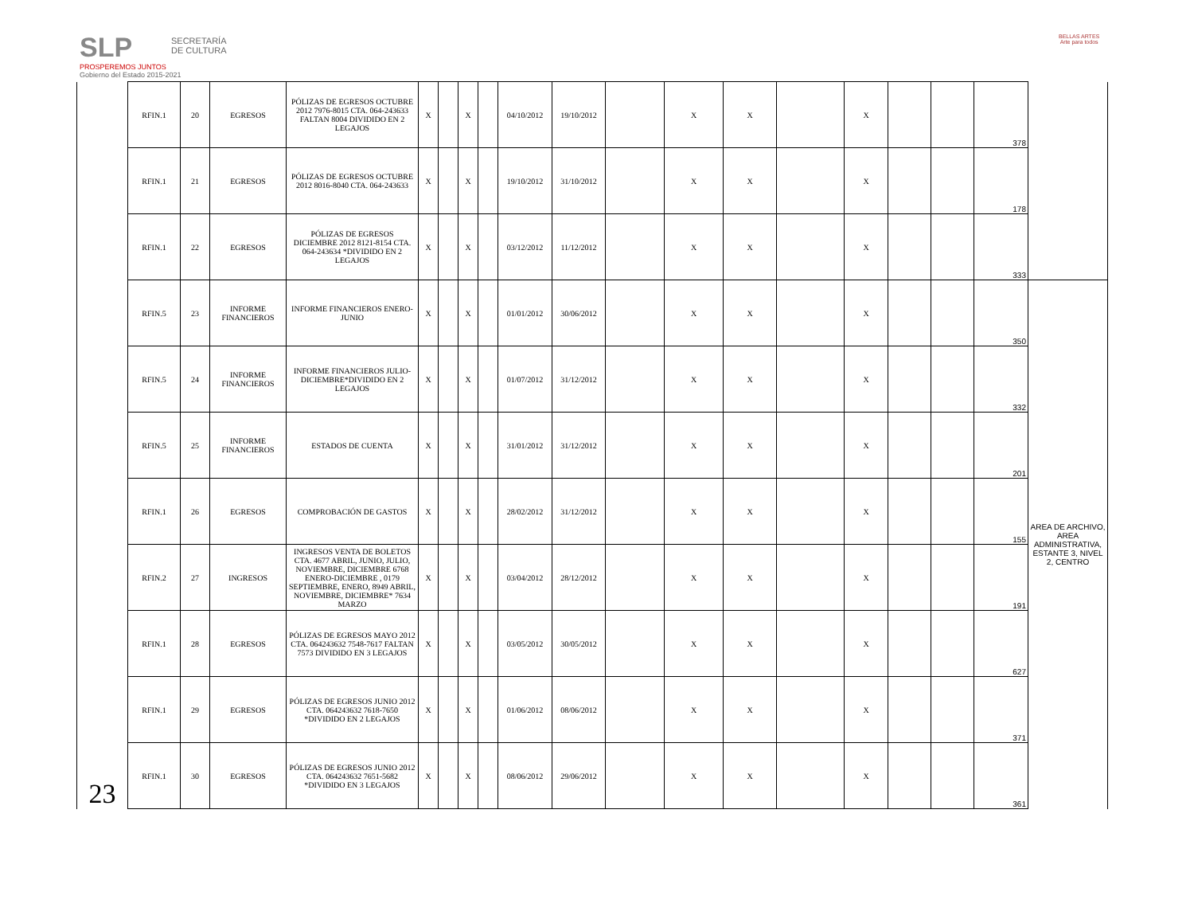SLP
PROSPEREMOS JUNTOS
Gobierno del Estado 2015-2021
SECRETARÍA
DE CULTURA
BELLAS ARTES
Arte para todos
| | RFIN.1 | 20 | EGRESOS | PÓLIZAS DE EGRESOS OCTUBRE 2012 7976-8015 CTA. 064-243633 FALTAN 8004 DIVIDIDO EN 2 LEGAJOS | X | | X | | 04/10/2012 | 19/10/2012 | | X | X | | X | | | 378 | |
| | RFIN.1 | 21 | EGRESOS | PÓLIZAS DE EGRESOS OCTUBRE 2012 8016-8040 CTA. 064-243633 | X | | X | | 19/10/2012 | 31/10/2012 | | X | X | | X | | | 178 | |
| | RFIN.1 | 22 | EGRESOS | PÓLIZAS DE EGRESOS DICIEMBRE 2012 8121-8154 CTA. 064-243634 *DIVIDIDO EN 2 LEGAJOS | X | | X | | 03/12/2012 | 11/12/2012 | | X | X | | X | | | 333 | |
| 23 | RFIN.5 | 23 | INFORME FINANCIEROS | INFORME FINANCIEROS ENERO-JUNIO | X | | X | | 01/01/2012 | 30/06/2012 | | X | X | | X | | | 350 | AREA DE ARCHIVO, AREA ADMINISTRATIVA, ESTANTE 3, NIVEL 2, CENTRO |
| | RFIN.5 | 24 | INFORME FINANCIEROS | INFORME FINANCIEROS JULIO-DICIEMBRE*DIVIDIDO EN 2 LEGAJOS | X | | X | | 01/07/2012 | 31/12/2012 | | X | X | | X | | | 332 | |
| | RFIN.5 | 25 | INFORME FINANCIEROS | ESTADOS DE CUENTA | X | | X | | 31/01/2012 | 31/12/2012 | | X | X | | X | | | 201 | |
| | RFIN.1 | 26 | EGRESOS | COMPROBACIÓN DE GASTOS | X | | X | | 28/02/2012 | 31/12/2012 | | X | X | | X | | | 155 | |
| | RFIN.2 | 27 | INGRESOS | INGRESOS VENTA DE BOLETOS CTA. 4677 ABRIL, JUNIO, JULIO, NOVIEMBRE, DICIEMBRE 6768 ENERO-DICIEMBRE , 0179 SEPTIEMBRE, ENERO, 8949 ABRIL, NOVIEMBRE, DICIEMBRE* 7634 MARZO | X | | X | | 03/04/2012 | 28/12/2012 | | X | X | | X | | | 191 | |
| | RFIN.1 | 28 | EGRESOS | PÓLIZAS DE EGRESOS MAYO 2012 CTA. 064243632 7548-7617 FALTAN 7573 DIVIDIDO EN 3 LEGAJOS | X | | X | | 03/05/2012 | 30/05/2012 | | X | X | | X | | | 627 | |
| | RFIN.1 | 29 | EGRESOS | PÓLIZAS DE EGRESOS JUNIO 2012 CTA. 064243632 7618-7650 *DIVIDIDO EN 2 LEGAJOS | X | | X | | 01/06/2012 | 08/06/2012 | | X | X | | X | | | 371 | |
| | RFIN.1 | 30 | EGRESOS | PÓLIZAS DE EGRESOS JUNIO 2012 CTA. 064243632 7651-5682 *DIVIDIDO EN 3 LEGAJOS | X | | X | | 08/06/2012 | 29/06/2012 | | X | X | | X | | | 361 | |